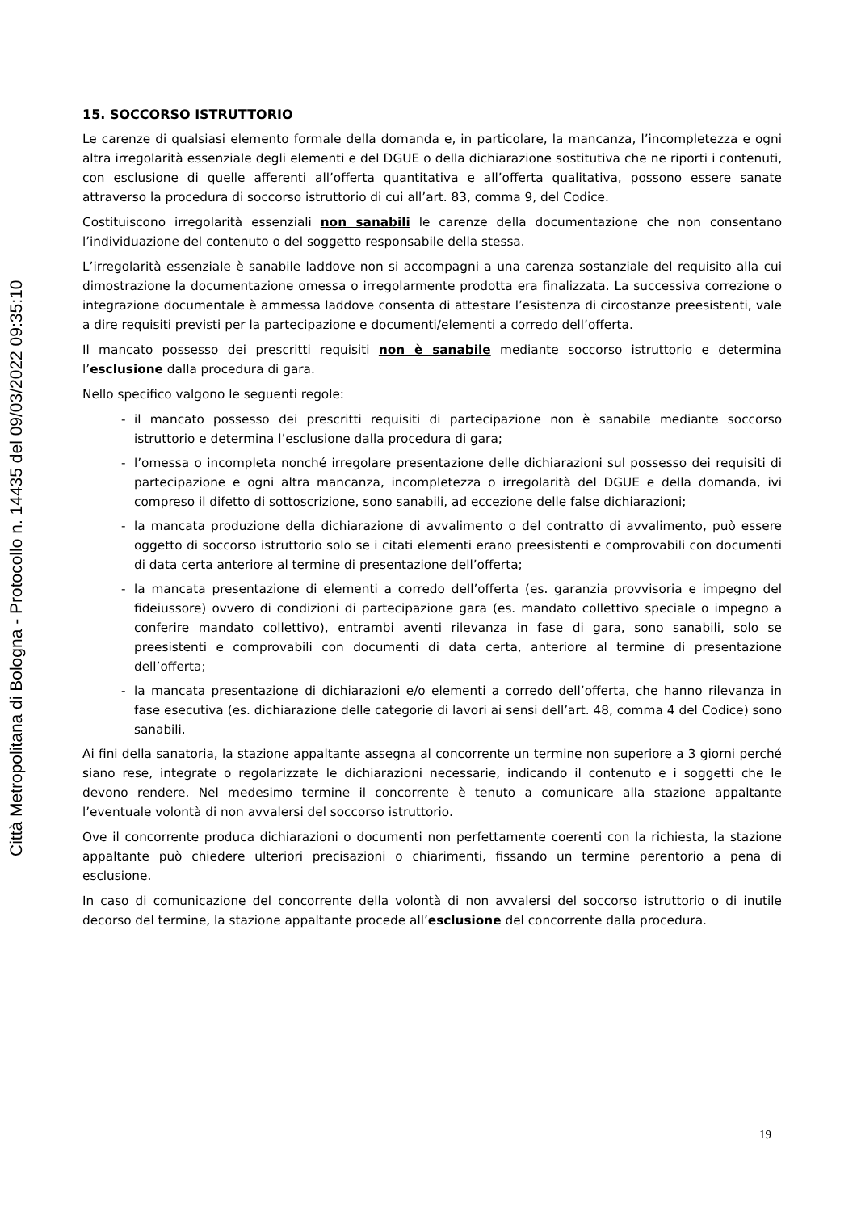15. SOCCORSO ISTRUTTORIO
Le carenze di qualsiasi elemento formale della domanda e, in particolare, la mancanza, l’incompletezza e ogni altra irregolarità essenziale degli elementi e del DGUE o della dichiarazione sostitutiva che ne riporti i contenuti, con esclusione di quelle afferenti all’offerta quantitativa e all’offerta qualitativa, possono essere sanate attraverso la procedura di soccorso istruttorio di cui all’art. 83, comma 9, del Codice.
Costituiscono irregolarità essenziali non sanabili le carenze della documentazione che non consentano l’individuazione del contenuto o del soggetto responsabile della stessa.
L’irregolarità essenziale è sanabile laddove non si accompagni a una carenza sostanziale del requisito alla cui dimostrazione la documentazione omessa o irregolarmente prodotta era finalizzata. La successiva correzione o integrazione documentale è ammessa laddove consenta di attestare l’esistenza di circostanze preesistenti, vale a dire requisiti previsti per la partecipazione e documenti/elementi a corredo dell’offerta.
Il mancato possesso dei prescritti requisiti non è sanabile mediante soccorso istruttorio e determina l’esclusione dalla procedura di gara.
Nello specifico valgono le seguenti regole:
- il mancato possesso dei prescritti requisiti di partecipazione non è sanabile mediante soccorso istruttorio e determina l’esclusione dalla procedura di gara;
- l’omessa o incompleta nonché irregolare presentazione delle dichiarazioni sul possesso dei requisiti di partecipazione e ogni altra mancanza, incompletezza o irregolarità del DGUE e della domanda, ivi compreso il difetto di sottoscrizione, sono sanabili, ad eccezione delle false dichiarazioni;
- la mancata produzione della dichiarazione di avvalimento o del contratto di avvalimento, può essere oggetto di soccorso istruttorio solo se i citati elementi erano preesistenti e comprovabili con documenti di data certa anteriore al termine di presentazione dell’offerta;
- la mancata presentazione di elementi a corredo dell’offerta (es. garanzia provvisoria e impegno del fideiussore) ovvero di condizioni di partecipazione gara (es. mandato collettivo speciale o impegno a conferire mandato collettivo), entrambi aventi rilevanza in fase di gara, sono sanabili, solo se preesistenti e comprovabili con documenti di data certa, anteriore al termine di presentazione dell’offerta;
- la mancata presentazione di dichiarazioni e/o elementi a corredo dell’offerta, che hanno rilevanza in fase esecutiva (es. dichiarazione delle categorie di lavori ai sensi dell’art. 48, comma 4 del Codice) sono sanabili.
Ai fini della sanatoria, la stazione appaltante assegna al concorrente un termine non superiore a 3 giorni perché siano rese, integrate o regolarizzate le dichiarazioni necessarie, indicando il contenuto e i soggetti che le devono rendere. Nel medesimo termine il concorrente è tenuto a comunicare alla stazione appaltante l’eventuale volontà di non avvalersi del soccorso istruttorio.
Ove il concorrente produca dichiarazioni o documenti non perfettamente coerenti con la richiesta, la stazione appaltante può chiedere ulteriori precisazioni o chiarimenti, fissando un termine perentorio a pena di esclusione.
In caso di comunicazione del concorrente della volontà di non avvalersi del soccorso istruttorio o di inutile decorso del termine, la stazione appaltante procede all’esclusione del concorrente dalla procedura.
19
Città Metropolitana di Bologna - Protocollo n. 14435 del 09/03/2022 09:35:10